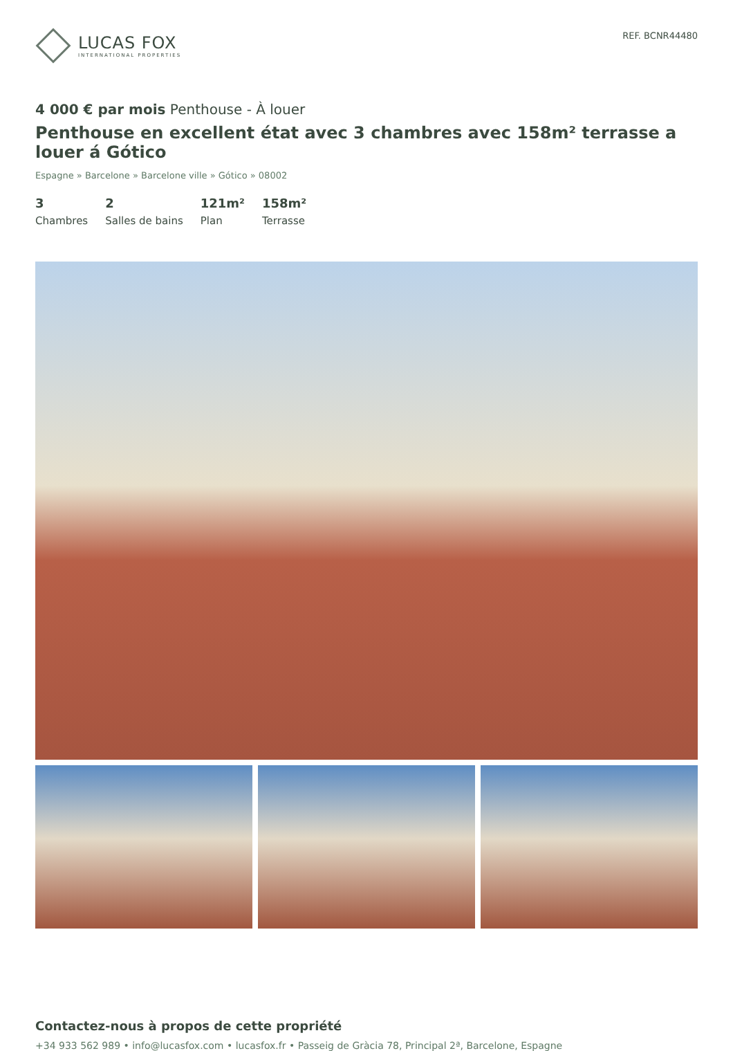LUCAS FOX
INTERNATIONAL PROPERTIES
REF. BCNR44480
4 000 € par mois Penthouse - À louer
Penthouse en excellent état avec 3 chambres avec 158m² terrasse a louer á Gótico
Espagne » Barcelone » Barcelone ville » Gótico » 08002
3
Chambres
2
Salles de bains
121m²
Plan
158m²
Terrasse
Contactez-nous à propos de cette propriété
+34 933 562 989 • info@lucasfox.com • lucasfox.fr • Passeig de Gràcia 78, Principal 2ª, Barcelone, Espagne